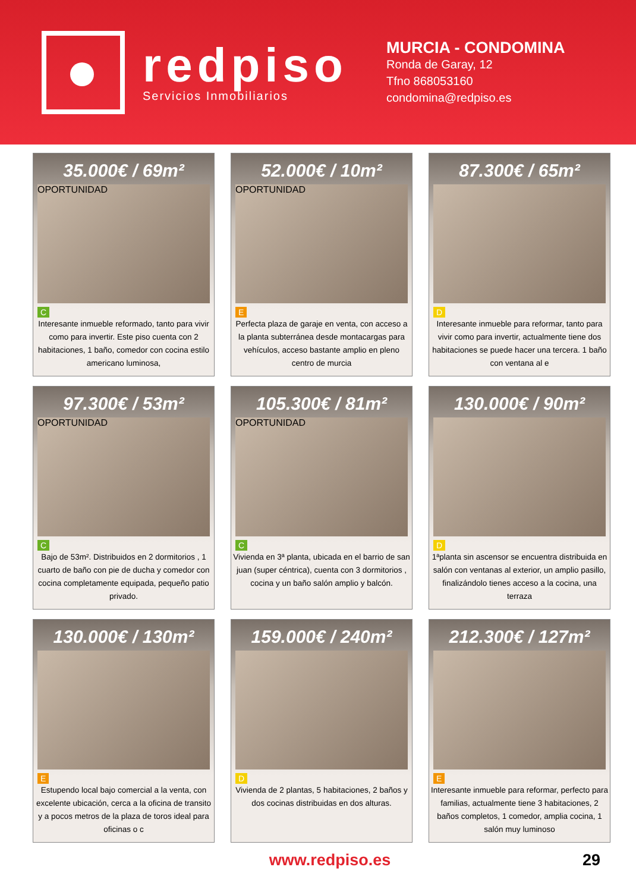redpiso
Servicios Inmobiliarios
MURCIA - CONDOMINA
Ronda de Garay, 12
Tfno 868053160
condomina@redpiso.es
35.000€ / 69m²
OPORTUNIDAD
C
Interesante inmueble reformado, tanto para vivir como para invertir. Este piso cuenta con 2 habitaciones, 1 baño, comedor con cocina estilo americano luminosa,
52.000€ / 10m²
OPORTUNIDAD
E
Perfecta plaza de garaje en venta, con acceso a la planta subterránea desde montacargas para vehículos, acceso bastante amplio en pleno centro de murcia
87.300€ / 65m²
D
Interesante inmueble para reformar, tanto para vivir como para invertir, actualmente tiene dos habitaciones se puede hacer una tercera. 1 baño con ventana al e
97.300€ / 53m²
OPORTUNIDAD
C
Bajo de 53m². Distribuidos en 2 dormitorios , 1 cuarto de baño con pie de ducha y comedor con cocina completamente equipada, pequeño patio privado.
105.300€ / 81m²
OPORTUNIDAD
C
Vivienda en 3ª planta, ubicada en el barrio de san juan (super céntrica), cuenta con 3 dormitorios , cocina y un baño salón amplio y balcón.
130.000€ / 90m²
D
1ªplanta sin ascensor se encuentra distribuida en salón con ventanas al exterior, un amplio pasillo, finalizándolo tienes acceso a la cocina, una terraza
130.000€ / 130m²
E
Estupendo local bajo comercial a la venta, con excelente ubicación, cerca a la oficina de transito y a pocos metros de la plaza de toros ideal para oficinas o c
159.000€ / 240m²
D
Vivienda de 2 plantas, 5 habitaciones, 2 baños y dos cocinas distribuidas en dos alturas.
212.300€ / 127m²
E
Interesante inmueble para reformar, perfecto para familias, actualmente tiene 3 habitaciones, 2 baños completos, 1 comedor, amplia cocina, 1 salón muy luminoso
www.redpiso.es 29